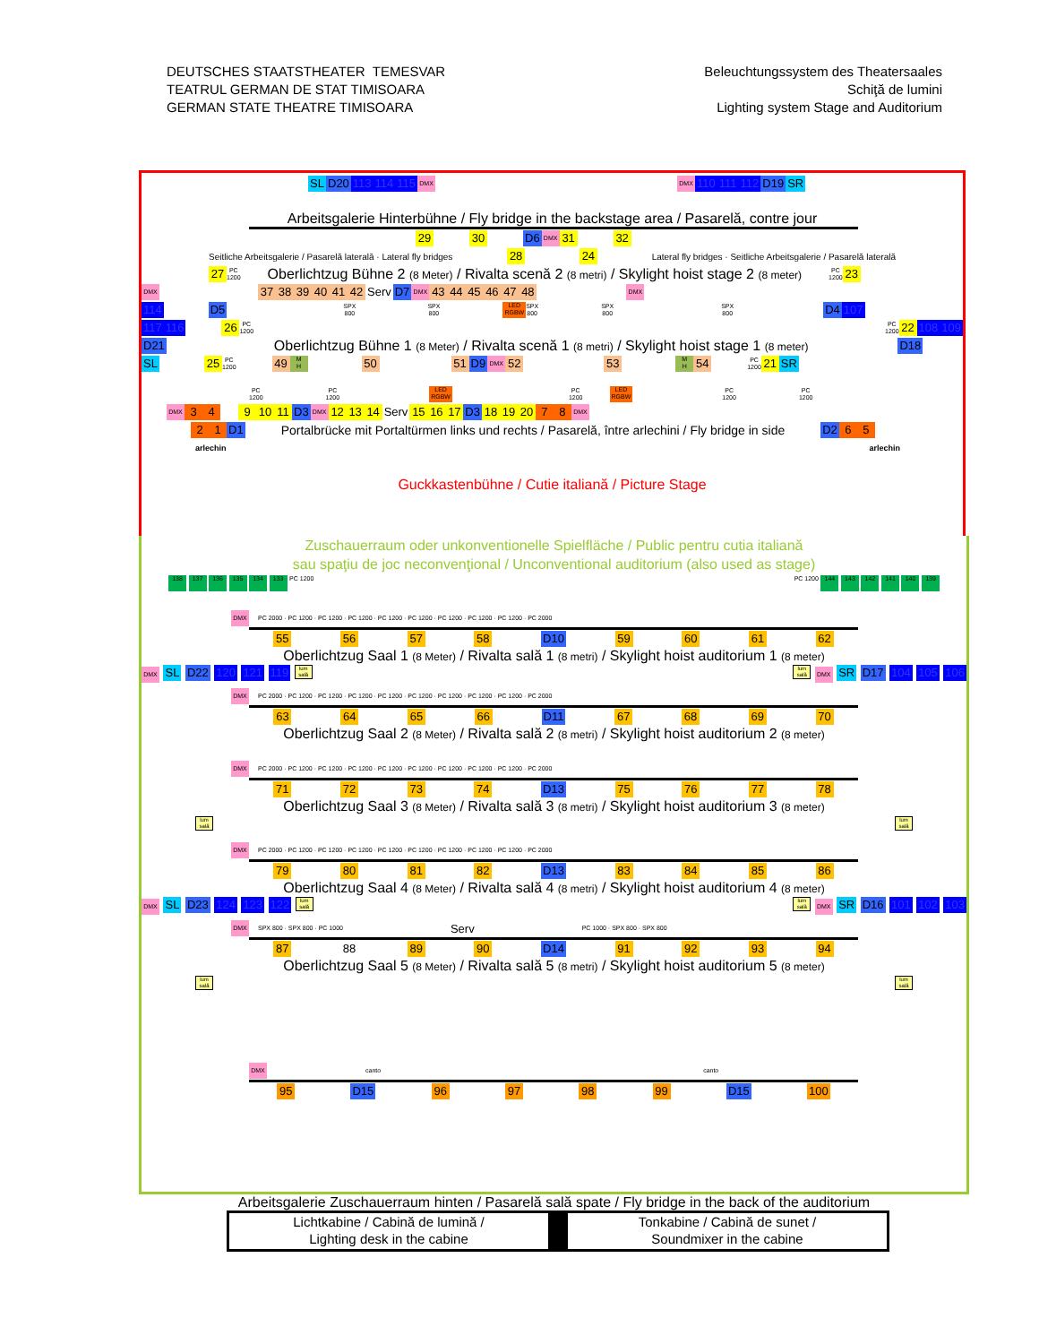DEUTSCHES STAATSTHEATER TEMESVAR
TEATRUL GERMAN DE STAT TIMISOARA
GERMAN STATE THEATRE TIMISOARA
Beleuchtungssystem des Theatersaales
Schiţă de lumini
Lighting system Stage and Auditorium
SL D20 113 114 115 DMX DMX 110 111 112 D19 SR
Arbeitsgalerie Hinterbühne / Fly bridge in the backstage area / Pasarelă, contre jour
29 30 D6 DMX 31 32
Seitliche Arbeitsgalerie / Pasarelă laterală · Lateral fly bridges 28 24 Lateral fly bridges · Seitliche Arbeitsgalerie / Pasarelă laterală
27 PC
1200 Oberlichtzug Bühne 2 (8 Meter) / Rivalta scenă 2 (8 metri) / Skylight hoist stage 2 (8 meter) PC
1200 23
DMX 37 38 39 40 41 42 Serv D7 DMX 43 44 45 46 47 48 DMX
114 D5 SPX
800 SPX
800 LED
RGBW SPX
800 SPX
800 SPX
800 D4 107
117 116 26 PC
1200 PC
1200 22 108 109
D21 Oberlichtzug Bühne 1 (8 Meter) / Rivalta scenă 1 (8 metri) / Skylight hoist stage 1 (8 meter) D18
SL 25 PC
1200 49 M
H 50 51 D9 DMX 52 53 M
H 54 PC
1200 21 SR
PC
1200 PC
1200 LED
RGBW PC
1200 LED
RGBW PC
1200 PC
1200
DMX 3 4 9 10 11 D3 DMX 12 13 14 Serv 15 16 17 D3 18 19 20 7 8 DMX
2 1 D1 Portalbrücke mit Portaltürmen links und rechts / Pasarelă, între arlechini / Fly bridge in side D2 6 5
arlechin arlechin
Guckkastenbühne / Cutie italiană / Picture Stage
Zuschauerraum oder unkonventionelle Spielfläche / Public pentru cutia italiană
sau spaţiu de joc neconvenţional / Unconventional auditorium (also used as stage)
138 137 136 135 134 133 PC 1200 PC 1200 144 143 142 141 140 139
DMX PC 2000 · PC 1200 · PC 1200 · PC 1200 · PC 1200 · PC 1200 · PC 1200 · PC 1200 · PC 1200 · PC 2000
55 56 57 58 D10 59 60 61 62
Oberlichtzug Saal 1 (8 Meter) / Rivalta sală 1 (8 metri) / Skylight hoist auditorium 1 (8 meter)
DMX SL D22 120 121 119 lum sală lum sală DMX SR D17 104 105 106
DMX PC 2000 · PC 1200 · PC 1200 · PC 1200 · PC 1200 · PC 1200 · PC 1200 · PC 1200 · PC 1200 · PC 2000
63 64 65 66 D11 67 68 69 70
Oberlichtzug Saal 2 (8 Meter) / Rivalta sală 2 (8 metri) / Skylight hoist auditorium 2 (8 meter)
DMX PC 2000 · PC 1200 · PC 1200 · PC 1200 · PC 1200 · PC 1200 · PC 1200 · PC 1200 · PC 1200 · PC 2000
71 72 73 74 D13 75 76 77 78
Oberlichtzug Saal 3 (8 Meter) / Rivalta sală 3 (8 metri) / Skylight hoist auditorium 3 (8 meter)
lum sală lum sală
DMX PC 2000 · PC 1200 · PC 1200 · PC 1200 · PC 1200 · PC 1200 · PC 1200 · PC 1200 · PC 1200 · PC 2000
79 80 81 82 D13 83 84 85 86
Oberlichtzug Saal 4 (8 Meter) / Rivalta sală 4 (8 metri) / Skylight hoist auditorium 4 (8 meter)
DMX SL D23 124 123 122 lum sală lum sală DMX SR D16 101 102 103
DMX SPX 800 · SPX 800 · PC 1000 Serv PC 1000 · SPX 800 · SPX 800
87 88 89 90 D14 91 92 93 94
Oberlichtzug Saal 5 (8 Meter) / Rivalta sală 5 (8 metri) / Skylight hoist auditorium 5 (8 meter)
lum sală lum sală
DMX canto canto
95 D15 96 97 98 99 D15 100
Arbeitsgalerie Zuschauerraum hinten / Pasarelă sală spate / Fly bridge in the back of the auditorium
Lichtkabine / Cabină de lumină /
Lighting desk in the cabine
Tonkabine / Cabină de sunet /
Soundmixer in the cabine